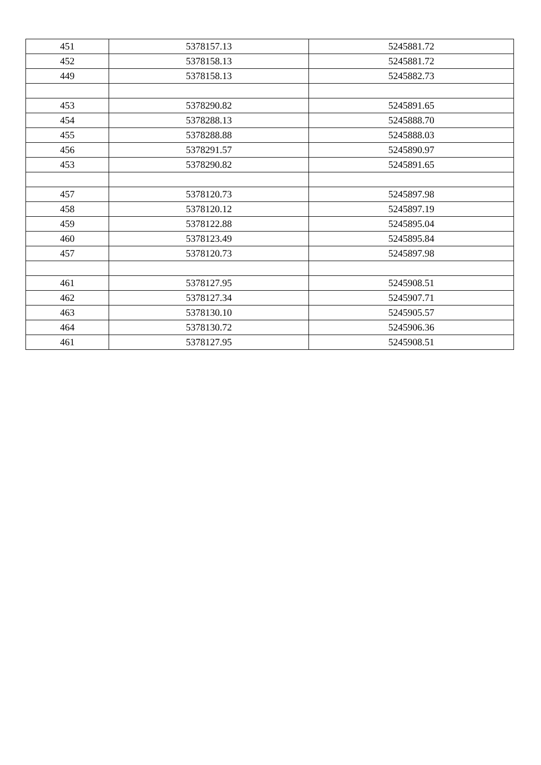| 451 | 5378157.13 | 5245881.72 |
| 452 | 5378158.13 | 5245881.72 |
| 449 | 5378158.13 | 5245882.73 |
| 453 | 5378290.82 | 5245891.65 |
| 454 | 5378288.13 | 5245888.70 |
| 455 | 5378288.88 | 5245888.03 |
| 456 | 5378291.57 | 5245890.97 |
| 453 | 5378290.82 | 5245891.65 |
| 457 | 5378120.73 | 5245897.98 |
| 458 | 5378120.12 | 5245897.19 |
| 459 | 5378122.88 | 5245895.04 |
| 460 | 5378123.49 | 5245895.84 |
| 457 | 5378120.73 | 5245897.98 |
| 461 | 5378127.95 | 5245908.51 |
| 462 | 5378127.34 | 5245907.71 |
| 463 | 5378130.10 | 5245905.57 |
| 464 | 5378130.72 | 5245906.36 |
| 461 | 5378127.95 | 5245908.51 |